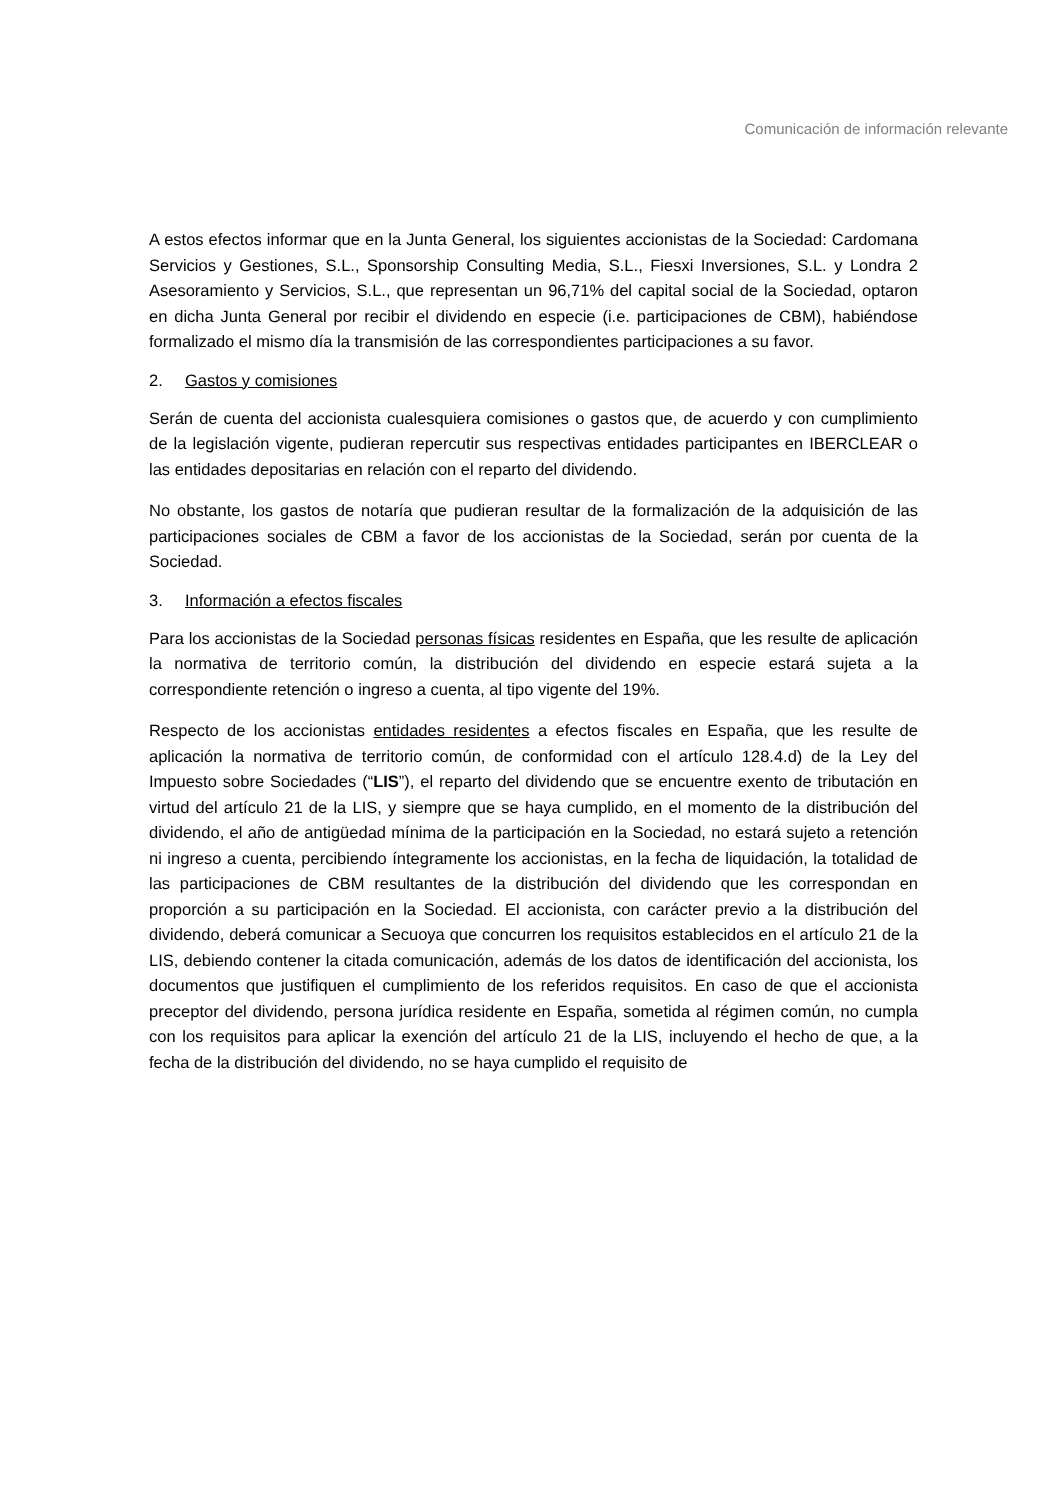Comunicación de información relevante
A estos efectos informar que en la Junta General, los siguientes accionistas de la Sociedad: Cardomana Servicios y Gestiones, S.L., Sponsorship Consulting Media, S.L., Fiesxi Inversiones, S.L. y Londra 2 Asesoramiento y Servicios, S.L., que representan un 96,71% del capital social de la Sociedad, optaron en dicha Junta General por recibir el dividendo en especie (i.e. participaciones de CBM), habiéndose formalizado el mismo día la transmisión de las correspondientes participaciones a su favor.
2. Gastos y comisiones
Serán de cuenta del accionista cualesquiera comisiones o gastos que, de acuerdo y con cumplimiento de la legislación vigente, pudieran repercutir sus respectivas entidades participantes en IBERCLEAR o las entidades depositarias en relación con el reparto del dividendo.
No obstante, los gastos de notaría que pudieran resultar de la formalización de la adquisición de las participaciones sociales de CBM a favor de los accionistas de la Sociedad, serán por cuenta de la Sociedad.
3. Información a efectos fiscales
Para los accionistas de la Sociedad personas físicas residentes en España, que les resulte de aplicación la normativa de territorio común, la distribución del dividendo en especie estará sujeta a la correspondiente retención o ingreso a cuenta, al tipo vigente del 19%.
Respecto de los accionistas entidades residentes a efectos fiscales en España, que les resulte de aplicación la normativa de territorio común, de conformidad con el artículo 128.4.d) de la Ley del Impuesto sobre Sociedades (“LIS”), el reparto del dividendo que se encuentre exento de tributación en virtud del artículo 21 de la LIS, y siempre que se haya cumplido, en el momento de la distribución del dividendo, el año de antigüedad mínima de la participación en la Sociedad, no estará sujeto a retención ni ingreso a cuenta, percibiendo íntegramente los accionistas, en la fecha de liquidación, la totalidad de las participaciones de CBM resultantes de la distribución del dividendo que les correspondan en proporción a su participación en la Sociedad. El accionista, con carácter previo a la distribución del dividendo, deberá comunicar a Secuoya que concurren los requisitos establecidos en el artículo 21 de la LIS, debiendo contener la citada comunicación, además de los datos de identificación del accionista, los documentos que justifiquen el cumplimiento de los referidos requisitos. En caso de que el accionista preceptor del dividendo, persona jurídica residente en España, sometida al régimen común, no cumpla con los requisitos para aplicar la exención del artículo 21 de la LIS, incluyendo el hecho de que, a la fecha de la distribución del dividendo, no se haya cumplido el requisito de